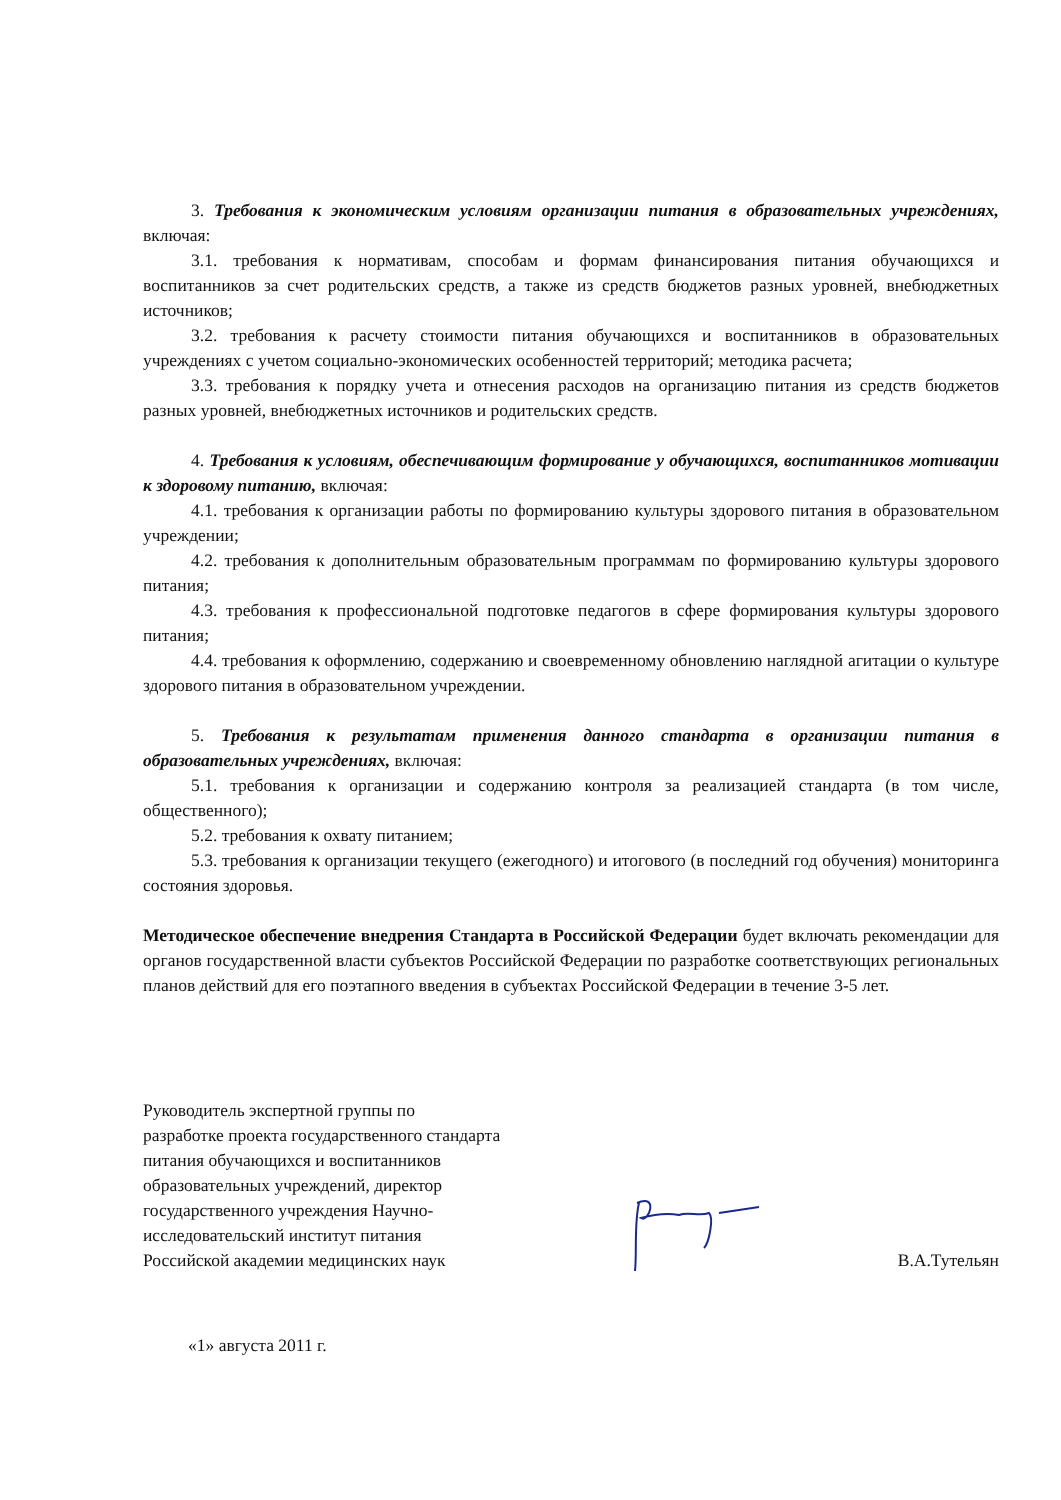3. Требования к экономическим условиям организации питания в образовательных учреждениях, включая:
3.1. требования к нормативам, способам и формам финансирования питания обучающихся и воспитанников за счет родительских средств, а также из средств бюджетов разных уровней, внебюджетных источников;
3.2. требования к расчету стоимости питания обучающихся и воспитанников в образовательных учреждениях с учетом социально-экономических особенностей территорий; методика расчета;
3.3. требования к порядку учета и отнесения расходов на организацию питания из средств бюджетов разных уровней, внебюджетных источников и родительских средств.
4. Требования к условиям, обеспечивающим формирование у обучающихся, воспитанников мотивации к здоровому питанию, включая:
4.1. требования к организации работы по формированию культуры здорового питания в образовательном учреждении;
4.2. требования к дополнительным образовательным программам по формированию культуры здорового питания;
4.3. требования к профессиональной подготовке педагогов в сфере формирования культуры здорового питания;
4.4. требования к оформлению, содержанию и своевременному обновлению наглядной агитации о культуре здорового питания в образовательном учреждении.
5. Требования к результатам применения данного стандарта в организации питания в образовательных учреждениях, включая:
5.1. требования к организации и содержанию контроля за реализацией стандарта (в том числе, общественного);
5.2. требования к охвату питанием;
5.3. требования к организации текущего (ежегодного) и итогового (в последний год обучения) мониторинга состояния здоровья.
Методическое обеспечение внедрения Стандарта в Российской Федерации будет включать рекомендации для органов государственной власти субъектов Российской Федерации по разработке соответствующих региональных планов действий для его поэтапного введения в субъектах Российской Федерации в течение 3-5 лет.
Руководитель экспертной группы по
разработке проекта государственного стандарта
питания обучающихся и воспитанников
образовательных учреждений, директор
государственного учреждения Научно-
исследовательский институт питания
Российской академии медицинских наук
В.А.Тутельян
«1» августа 2011 г.